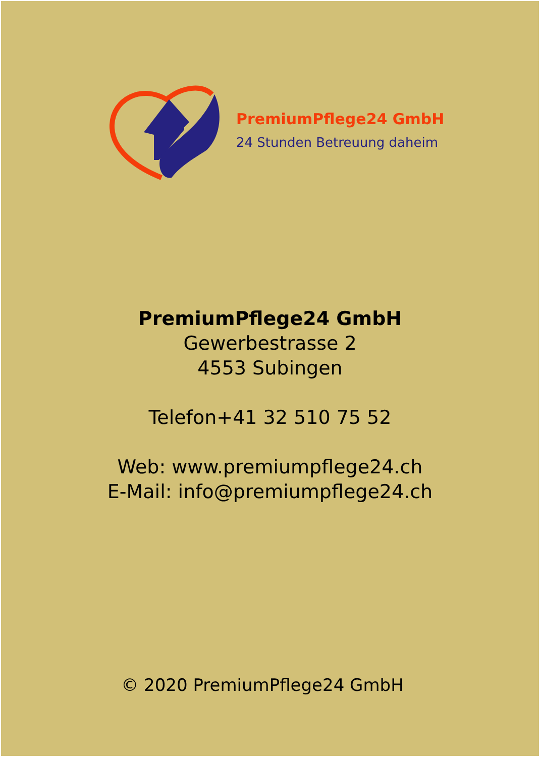PremiumPflege24 GmbH
24 Stunden Betreuung daheim
PremiumPflege24 GmbH
Gewerbestrasse 2
4553 Subingen
Telefon+41 32 510 75 52
Web: www.premiumpflege24.ch
E-Mail: info@premiumpflege24.ch
© 2020 PremiumPflege24 GmbH